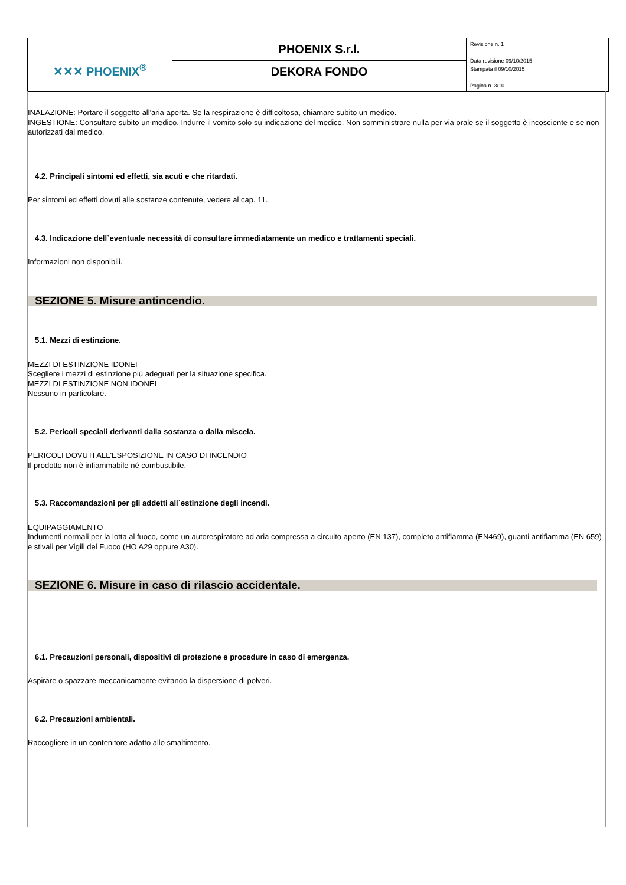| ✕✕✕ PHOENIX<sup>®</sup> | PHOENIX S.r.l. | Revisione n. 1 Data revisione 09/10/2015 Stampata il 09/10/2015 Pagina n. 3/10 |
| | DEKORA FONDO | |
INALAZIONE: Portare il soggetto all'aria aperta. Se la respirazione è difficoltosa, chiamare subito un medico.
INGESTIONE: Consultare subito un medico. Indurre il vomito solo su indicazione del medico. Non somministrare nulla per via orale se il soggetto è incosciente e se non autorizzati dal medico.
4.2. Principali sintomi ed effetti, sia acuti e che ritardati.
Per sintomi ed effetti dovuti alle sostanze contenute, vedere al cap. 11.
4.3. Indicazione dell`eventuale necessità di consultare immediatamente un medico e trattamenti speciali.
Informazioni non disponibili.
SEZIONE 5. Misure antincendio.
5.1. Mezzi di estinzione.
MEZZI DI ESTINZIONE IDONEI
Scegliere i mezzi di estinzione più adeguati per la situazione specifica.
MEZZI DI ESTINZIONE NON IDONEI
Nessuno in particolare.
5.2. Pericoli speciali derivanti dalla sostanza o dalla miscela.
PERICOLI DOVUTI ALL'ESPOSIZIONE IN CASO DI INCENDIO
Il prodotto non è infiammabile né combustibile.
5.3. Raccomandazioni per gli addetti all`estinzione degli incendi.
EQUIPAGGIAMENTO
Indumenti normali per la lotta al fuoco, come un autorespiratore ad aria compressa a circuito aperto (EN 137), completo antifiamma (EN469), guanti antifiamma (EN 659) e stivali per Vigili del Fuoco (HO A29 oppure A30).
SEZIONE 6. Misure in caso di rilascio accidentale.
6.1. Precauzioni personali, dispositivi di protezione e procedure in caso di emergenza.
Aspirare o spazzare meccanicamente evitando la dispersione di polveri.
6.2. Precauzioni ambientali.
Raccogliere in un contenitore adatto allo smaltimento.